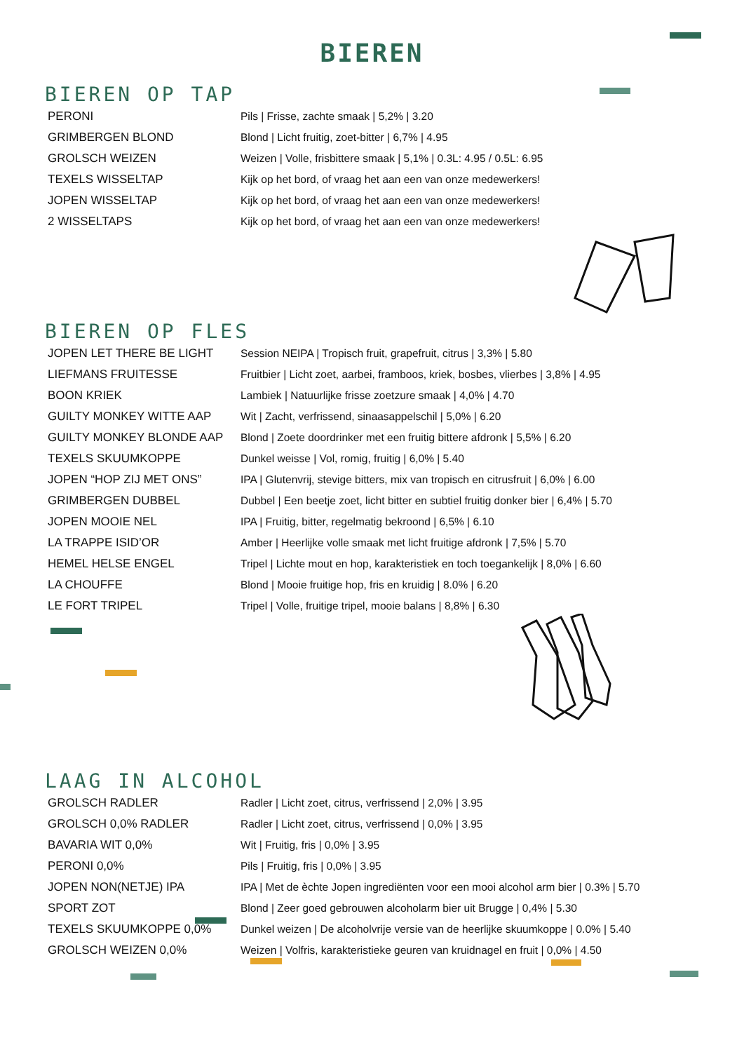BIEREN
BIEREN OP TAP
| PERONI | Pils / Frisse, zachte smaak / 5,2% / 3.20 |
| GRIMBERGEN BLOND | Blond / Licht fruitig, zoet-bitter / 6,7% / 4.95 |
| GROLSCH WEIZEN | Weizen / Volle, frisbittere smaak / 5,1% / 0.3L: 4.95 / 0.5L: 6.95 |
| TEXELS WISSELTAP | Kijk op het bord, of vraag het aan een van onze medewerkers! |
| JOPEN WISSELTAP | Kijk op het bord, of vraag het aan een van onze medewerkers! |
| 2 WISSELTAPS | Kijk op het bord, of vraag het aan een van onze medewerkers! |
BIEREN OP FLES
| JOPEN LET THERE BE LIGHT | Session NEIPA / Tropisch fruit, grapefruit, citrus / 3,3% / 5.80 |
| LIEFMANS FRUITESSE | Fruitbier / Licht zoet, aarbei, framboos, kriek, bosbes, vlierbes / 3,8% / 4.95 |
| BOON KRIEK | Lambiek / Natuurlijke frisse zoetzure smaak / 4,0% / 4.70 |
| GUILTY MONKEY WITTE AAP | Wit / Zacht, verfrissend, sinaasappelschil / 5,0% / 6.20 |
| GUILTY MONKEY BLONDE AAP | Blond / Zoete doordrinker met een fruitig bittere afdronk / 5,5% / 6.20 |
| TEXELS SKUUMKOPPE | Dunkel weisse / Vol, romig, fruitig / 6,0% / 5.40 |
| JOPEN “HOP ZIJ MET ONS” | IPA / Glutenvrij, stevige bitters, mix van tropisch en citrusfruit / 6,0% / 6.00 |
| GRIMBERGEN DUBBEL | Dubbel / Een beetje zoet, licht bitter en subtiel fruitig donker bier / 6,4% / 5.70 |
| JOPEN MOOIE NEL | IPA / Fruitig, bitter, regelmatig bekroond / 6,5% / 6.10 |
| LA TRAPPE ISID’OR | Amber / Heerlijke volle smaak met licht fruitige afdronk / 7,5% / 5.70 |
| HEMEL HELSE ENGEL | Tripel / Lichte mout en hop, karakteristiek en toch toegankelijk / 8,0% / 6.60 |
| LA CHOUFFE | Blond / Mooie fruitige hop, fris en kruidig / 8.0% / 6.20 |
| LE FORT TRIPEL | Tripel / Volle, fruitige tripel, mooie balans / 8,8% / 6.30 |
LAAG IN ALCOHOL
| GROLSCH RADLER | Radler / Licht zoet, citrus, verfrissend / 2,0% / 3.95 |
| GROLSCH 0,0% RADLER | Radler / Licht zoet, citrus, verfrissend / 0,0% / 3.95 |
| BAVARIA WIT 0,0% | Wit / Fruitig, fris / 0,0% / 3.95 |
| PERONI 0,0% | Pils / Fruitig, fris / 0,0% / 3.95 |
| JOPEN NON(NETJE) IPA | IPA / Met de èchte Jopen ingrediënten voor een mooi alcohol arm bier / 0.3% / 5.70 |
| SPORT ZOT | Blond / Zeer goed gebrouwen alcoholarm bier uit Brugge / 0,4% / 5.30 |
| TEXELS SKUUMKOPPE 0,0% | Dunkel weizen / De alcoholvrije versie van de heerlijke skuumkoppe / 0.0% / 5.40 |
| GROLSCH WEIZEN 0,0% | Weizen / Volfris, karakteristieke geuren van kruidnagel en fruit / 0,0% / 4.50 |